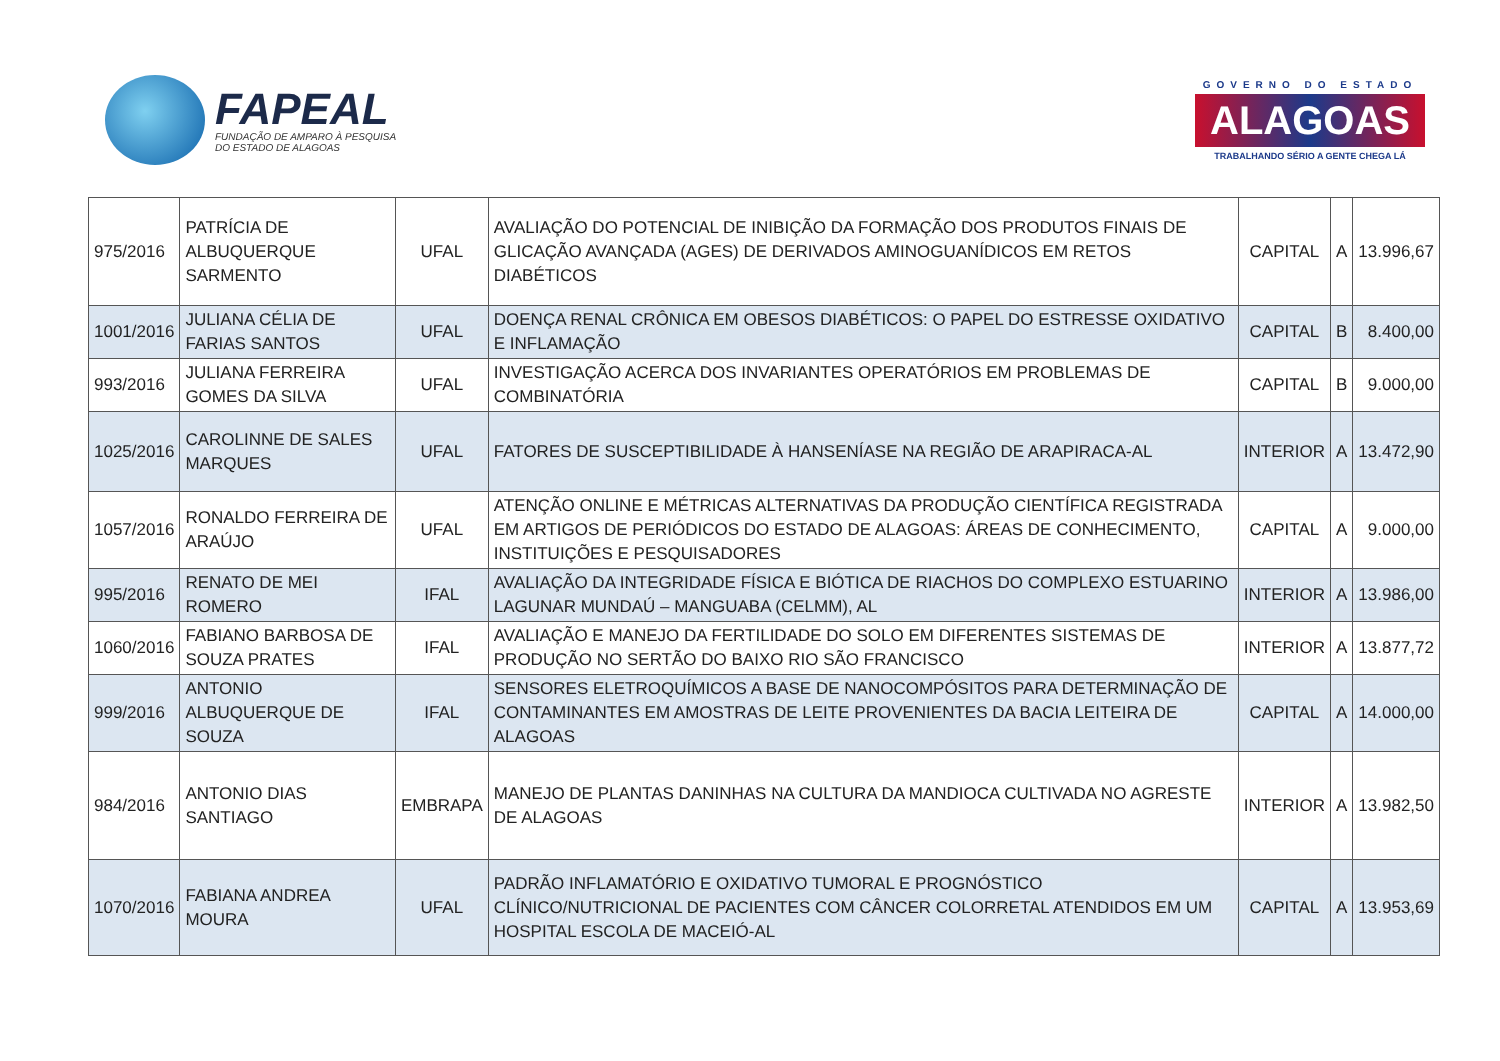FAPEAL
FUNDAÇÃO DE AMPARO À PESQUISA
DO ESTADO DE ALAGOAS
GOVERNO DO ESTADO
ALAGOAS
TRABALHANDO SÉRIO A GENTE CHEGA LÁ
| 975/2016 | PATRÍCIA DE ALBUQUERQUE SARMENTO | UFAL | AVALIAÇÃO DO POTENCIAL DE INIBIÇÃO DA FORMAÇÃO DOS PRODUTOS FINAIS DE GLICAÇÃO AVANÇADA (AGES) DE DERIVADOS AMINOGUANÍDICOS EM RETOS DIABÉTICOS | CAPITAL | A | 13.996,67 |
| 1001/2016 | JULIANA CÉLIA DE FARIAS SANTOS | UFAL | DOENÇA RENAL CRÔNICA EM OBESOS DIABÉTICOS: O PAPEL DO ESTRESSE OXIDATIVO E INFLAMAÇÃO | CAPITAL | B | 8.400,00 |
| 993/2016 | JULIANA FERREIRA GOMES DA SILVA | UFAL | INVESTIGAÇÃO ACERCA DOS INVARIANTES OPERATÓRIOS EM PROBLEMAS DE COMBINATÓRIA | CAPITAL | B | 9.000,00 |
| 1025/2016 | CAROLINNE DE SALES MARQUES | UFAL | FATORES DE SUSCEPTIBILIDADE À HANSENÍASE NA REGIÃO DE ARAPIRACA-AL | INTERIOR | A | 13.472,90 |
| 1057/2016 | RONALDO FERREIRA DE ARAÚJO | UFAL | ATENÇÃO ONLINE E MÉTRICAS ALTERNATIVAS DA PRODUÇÃO CIENTÍFICA REGISTRADA EM ARTIGOS DE PERIÓDICOS DO ESTADO DE ALAGOAS: ÁREAS DE CONHECIMENTO, INSTITUIÇÕES E PESQUISADORES | CAPITAL | A | 9.000,00 |
| 995/2016 | RENATO DE MEI ROMERO | IFAL | AVALIAÇÃO DA INTEGRIDADE FÍSICA E BIÓTICA DE RIACHOS DO COMPLEXO ESTUARINO LAGUNAR MUNDAÚ – MANGUABA (CELMM), AL | INTERIOR | A | 13.986,00 |
| 1060/2016 | FABIANO BARBOSA DE SOUZA PRATES | IFAL | AVALIAÇÃO E MANEJO DA FERTILIDADE DO SOLO EM DIFERENTES SISTEMAS DE PRODUÇÃO NO SERTÃO DO BAIXO RIO SÃO FRANCISCO | INTERIOR | A | 13.877,72 |
| 999/2016 | ANTONIO ALBUQUERQUE DE SOUZA | IFAL | SENSORES ELETROQUÍMICOS A BASE DE NANOCOMPÓSITOS PARA DETERMINAÇÃO DE CONTAMINANTES EM AMOSTRAS DE LEITE PROVENIENTES DA BACIA LEITEIRA DE ALAGOAS | CAPITAL | A | 14.000,00 |
| 984/2016 | ANTONIO DIAS SANTIAGO | EMBRAPA | MANEJO DE PLANTAS DANINHAS NA CULTURA DA MANDIOCA CULTIVADA NO AGRESTE DE ALAGOAS | INTERIOR | A | 13.982,50 |
| 1070/2016 | FABIANA ANDREA MOURA | UFAL | PADRÃO INFLAMATÓRIO E OXIDATIVO TUMORAL E PROGNÓSTICO CLÍNICO/NUTRICIONAL DE PACIENTES COM CÂNCER COLORRETAL ATENDIDOS EM UM HOSPITAL ESCOLA DE MACEIÓ-AL | CAPITAL | A | 13.953,69 |